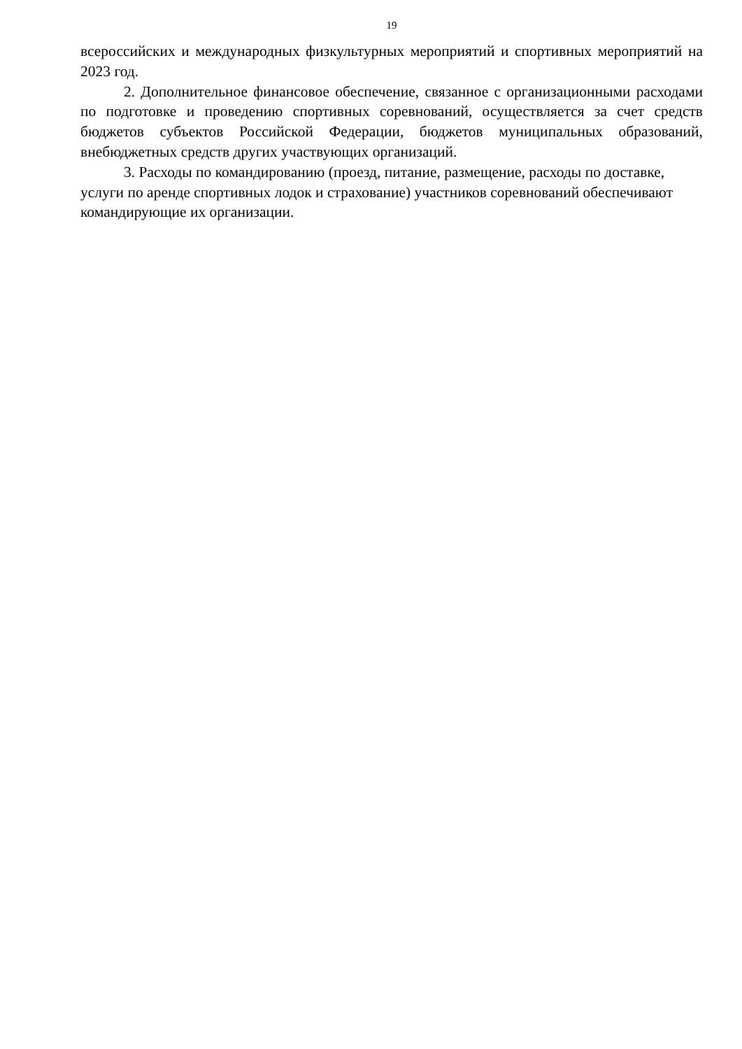19
всероссийских и международных физкультурных мероприятий и спортивных мероприятий на 2023 год.
2. Дополнительное финансовое обеспечение, связанное с организационными расходами по подготовке и проведению спортивных соревнований, осуществляется за счет средств бюджетов субъектов Российской Федерации, бюджетов муниципальных образований, внебюджетных средств других участвующих организаций.
3. Расходы по командированию (проезд, питание, размещение, расходы по доставке, услуги по аренде спортивных лодок и страхование) участников соревнований обеспечивают командирующие их организации.